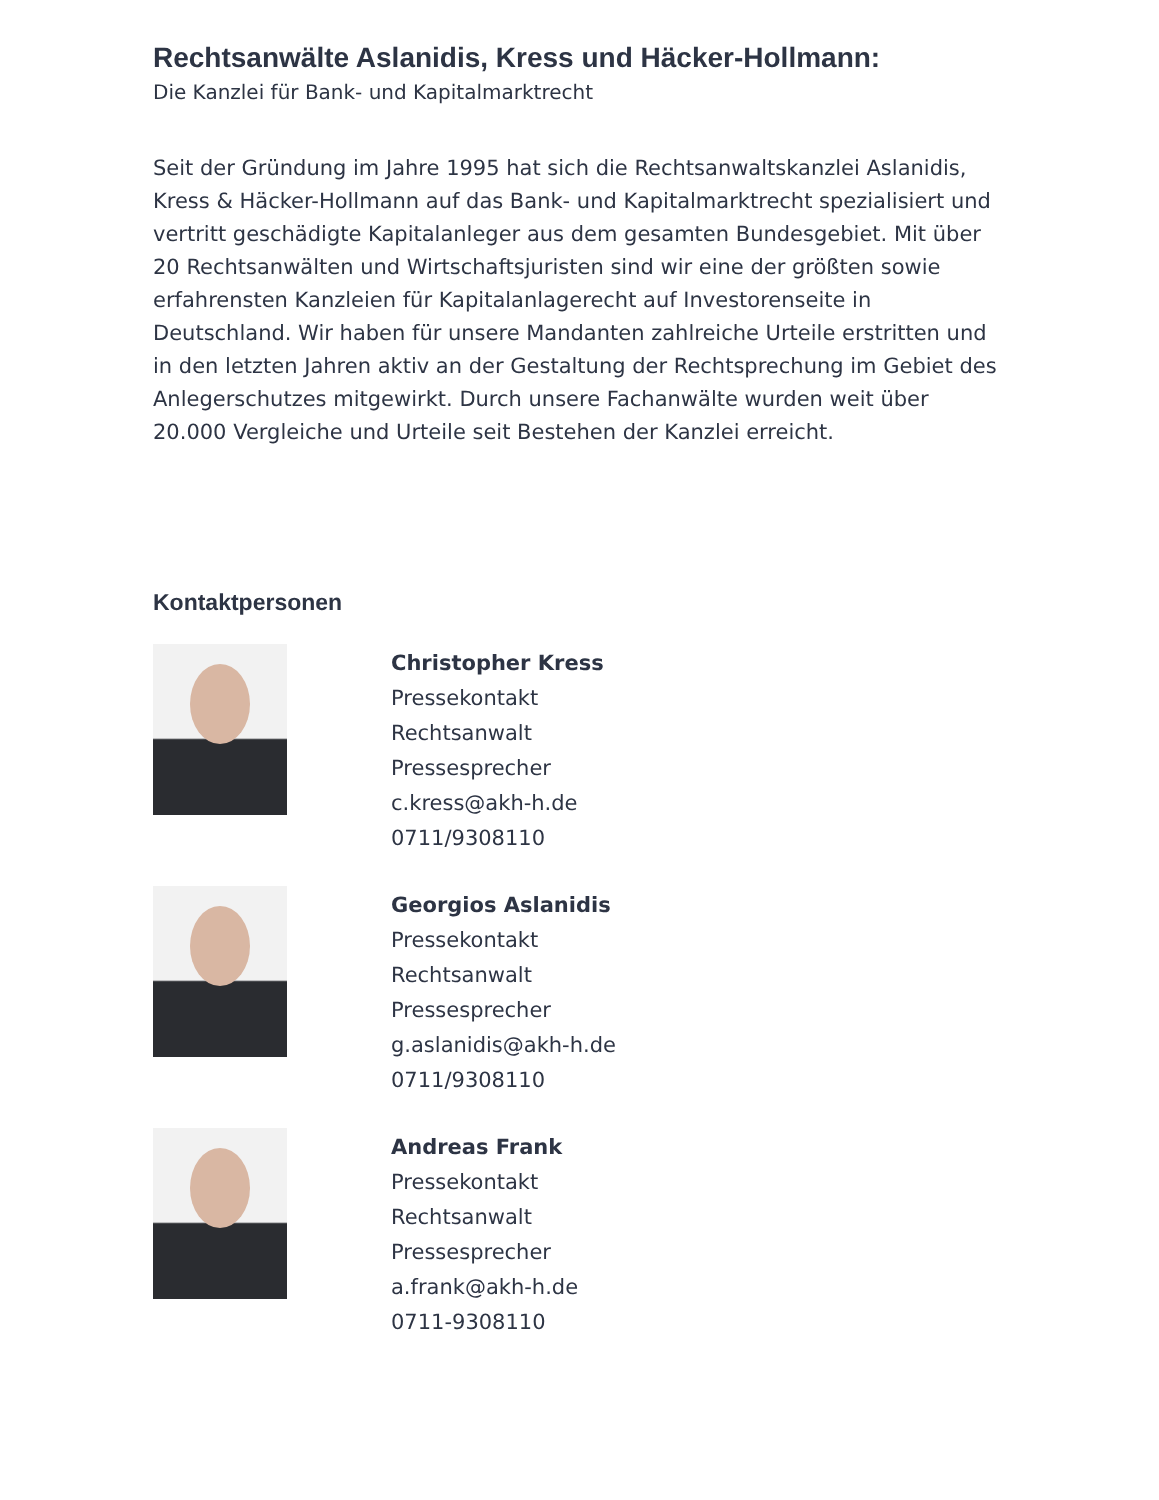Rechtsanwälte Aslanidis, Kress und Häcker-Hollmann:
Die Kanzlei für Bank- und Kapitalmarktrecht
Seit der Gründung im Jahre 1995 hat sich die Rechtsanwaltskanzlei Aslanidis, Kress & Häcker-Hollmann auf das Bank- und Kapitalmarktrecht spezialisiert und vertritt geschädigte Kapitalanleger aus dem gesamten Bundesgebiet. Mit über 20 Rechtsanwälten und Wirtschaftsjuristen sind wir eine der größten sowie erfahrensten Kanzleien für Kapitalanlagerecht auf Investorenseite in Deutschland. Wir haben für unsere Mandanten zahlreiche Urteile erstritten und in den letzten Jahren aktiv an der Gestaltung der Rechtsprechung im Gebiet des Anlegerschutzes mitgewirkt. Durch unsere Fachanwälte wurden weit über 20.000 Vergleiche und Urteile seit Bestehen der Kanzlei erreicht.
Kontaktpersonen
Christopher Kress
Pressekontakt
Rechtsanwalt
Pressesprecher
c.kress@akh-h.de
0711/9308110
Georgios Aslanidis
Pressekontakt
Rechtsanwalt
Pressesprecher
g.aslanidis@akh-h.de
0711/9308110
Andreas Frank
Pressekontakt
Rechtsanwalt
Pressesprecher
a.frank@akh-h.de
0711-9308110